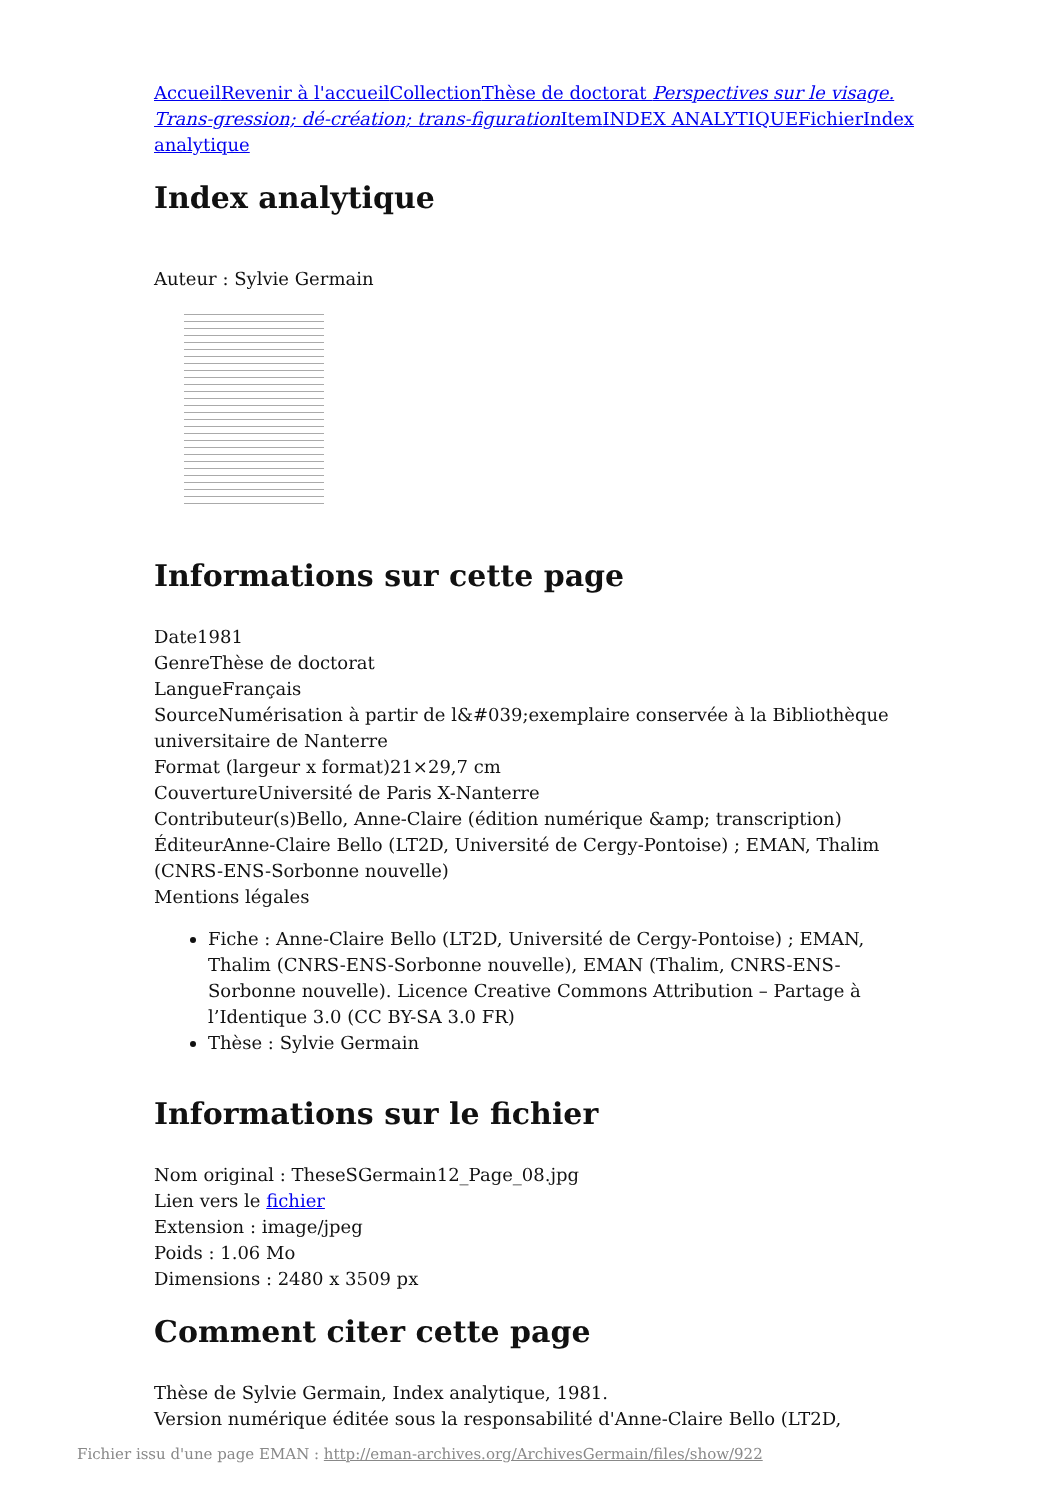Accueil Revenir à l'accueil Collection Thèse de doctorat Perspectives sur le visage. Trans-gression; dé-création; trans-figuration Item INDEX ANALYTIQUE Fichier Index analytique
Index analytique
Auteur : Sylvie Germain
Informations sur cette page
Date1981
GenreThèse de doctorat
LangueFrançais
SourceNumérisation à partir de l&#039;exemplaire conservée à la Bibliothèque universitaire de Nanterre
Format (largeur x format)21×29,7 cm
CouvertureUniversité de Paris X-Nanterre
Contributeur(s)Bello, Anne-Claire (édition numérique &amp; transcription)
ÉditeurAnne-Claire Bello (LT2D, Université de Cergy-Pontoise) ; EMAN, Thalim (CNRS-ENS-Sorbonne nouvelle)
Mentions légales
Fiche : Anne-Claire Bello (LT2D, Université de Cergy-Pontoise) ; EMAN, Thalim (CNRS-ENS-Sorbonne nouvelle), EMAN (Thalim, CNRS-ENS-Sorbonne nouvelle). Licence Creative Commons Attribution – Partage à l’Identique 3.0 (CC BY-SA 3.0 FR)
Thèse : Sylvie Germain
Informations sur le fichier
Nom original : TheseSGermain12_Page_08.jpg
Lien vers le fichier
Extension : image/jpeg
Poids : 1.06 Mo
Dimensions : 2480 x 3509 px
Comment citer cette page
Thèse de Sylvie Germain, Index analytique, 1981.
Version numérique éditée sous la responsabilité d'Anne-Claire Bello (LT2D,
Fichier issu d'une page EMAN : http://eman-archives.org/ArchivesGermain/files/show/922